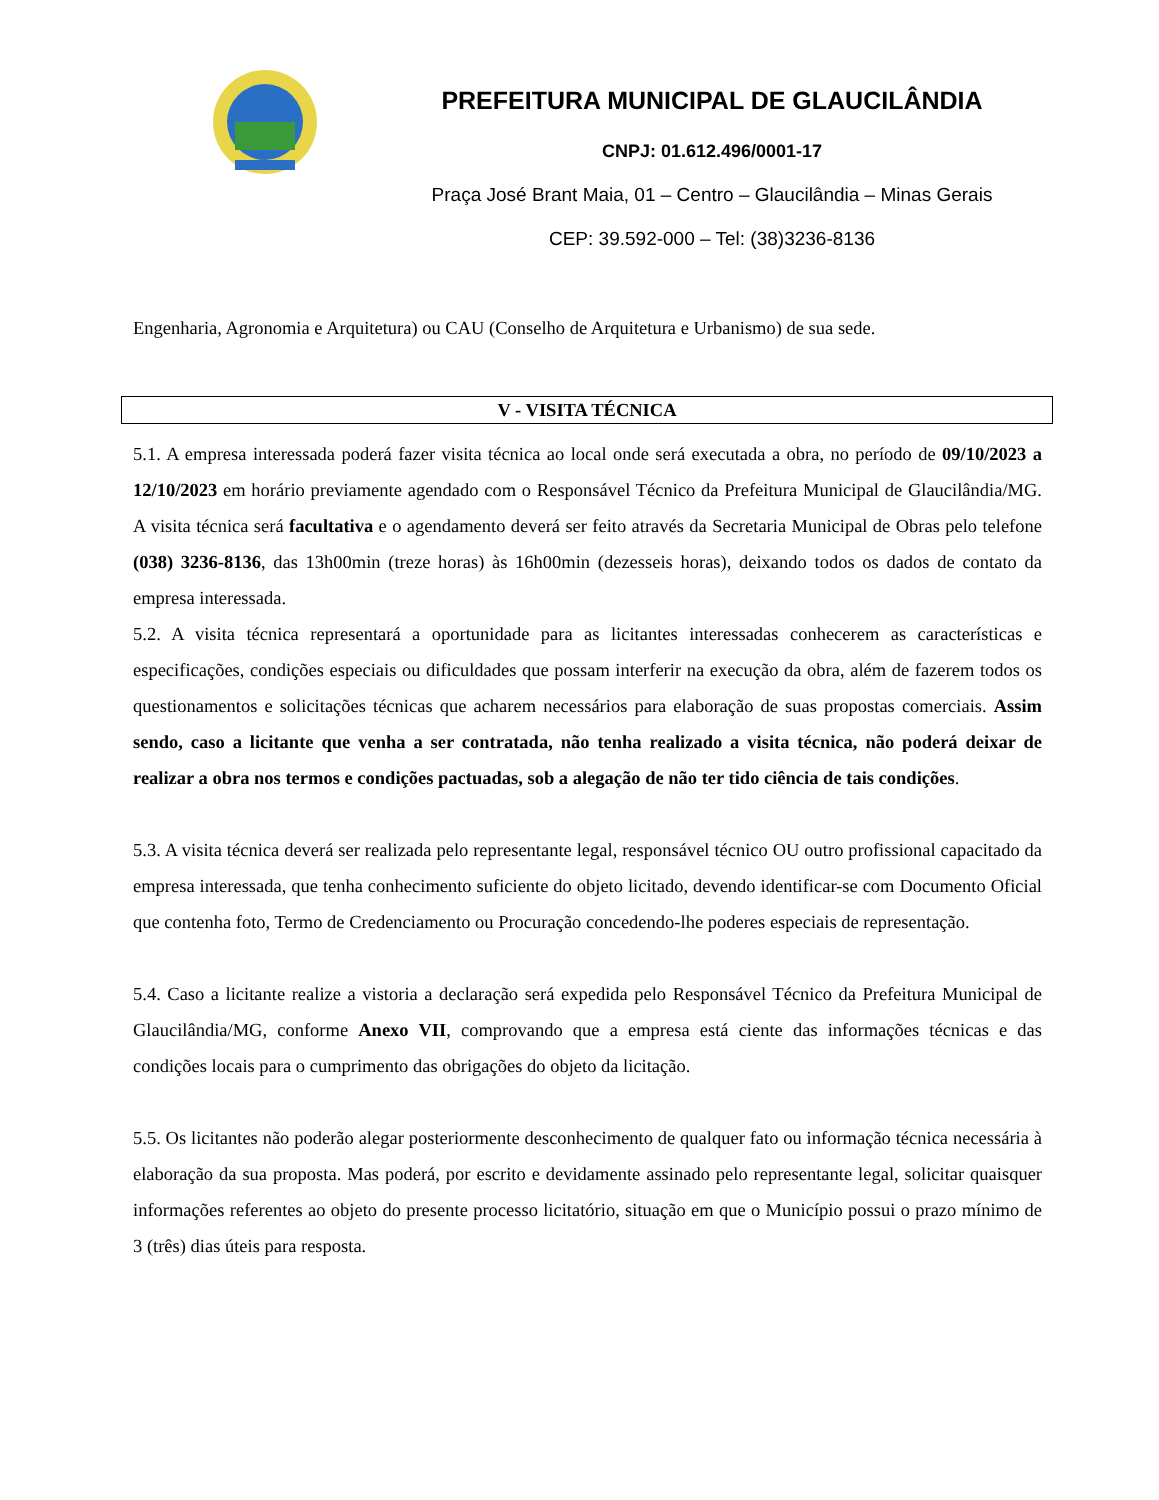PREFEITURA MUNICIPAL DE GLAUCILÂNDIA
CNPJ: 01.612.496/0001-17
Praça José Brant Maia, 01 – Centro – Glaucilândia – Minas Gerais
CEP: 39.592-000 – Tel: (38)3236-8136
Engenharia, Agronomia e Arquitetura) ou CAU (Conselho de Arquitetura e Urbanismo) de sua sede.
V - VISITA TÉCNICA
5.1. A empresa interessada poderá fazer visita técnica ao local onde será executada a obra, no período de 09/10/2023 a 12/10/2023 em horário previamente agendado com o Responsável Técnico da Prefeitura Municipal de Glaucilândia/MG. A visita técnica será facultativa e o agendamento deverá ser feito através da Secretaria Municipal de Obras pelo telefone (038) 3236-8136, das 13h00min (treze horas) às 16h00min (dezesseis horas), deixando todos os dados de contato da empresa interessada.
5.2. A visita técnica representará a oportunidade para as licitantes interessadas conhecerem as características e especificações, condições especiais ou dificuldades que possam interferir na execução da obra, além de fazerem todos os questionamentos e solicitações técnicas que acharem necessários para elaboração de suas propostas comerciais. Assim sendo, caso a licitante que venha a ser contratada, não tenha realizado a visita técnica, não poderá deixar de realizar a obra nos termos e condições pactuadas, sob a alegação de não ter tido ciência de tais condições.
5.3. A visita técnica deverá ser realizada pelo representante legal, responsável técnico OU outro profissional capacitado da empresa interessada, que tenha conhecimento suficiente do objeto licitado, devendo identificar-se com Documento Oficial que contenha foto, Termo de Credenciamento ou Procuração concedendo-lhe poderes especiais de representação.
5.4. Caso a licitante realize a vistoria a declaração será expedida pelo Responsável Técnico da Prefeitura Municipal de Glaucilândia/MG, conforme Anexo VII, comprovando que a empresa está ciente das informações técnicas e das condições locais para o cumprimento das obrigações do objeto da licitação.
5.5. Os licitantes não poderão alegar posteriormente desconhecimento de qualquer fato ou informação técnica necessária à elaboração da sua proposta. Mas poderá, por escrito e devidamente assinado pelo representante legal, solicitar quaisquer informações referentes ao objeto do presente processo licitatório, situação em que o Município possui o prazo mínimo de 3 (três) dias úteis para resposta.